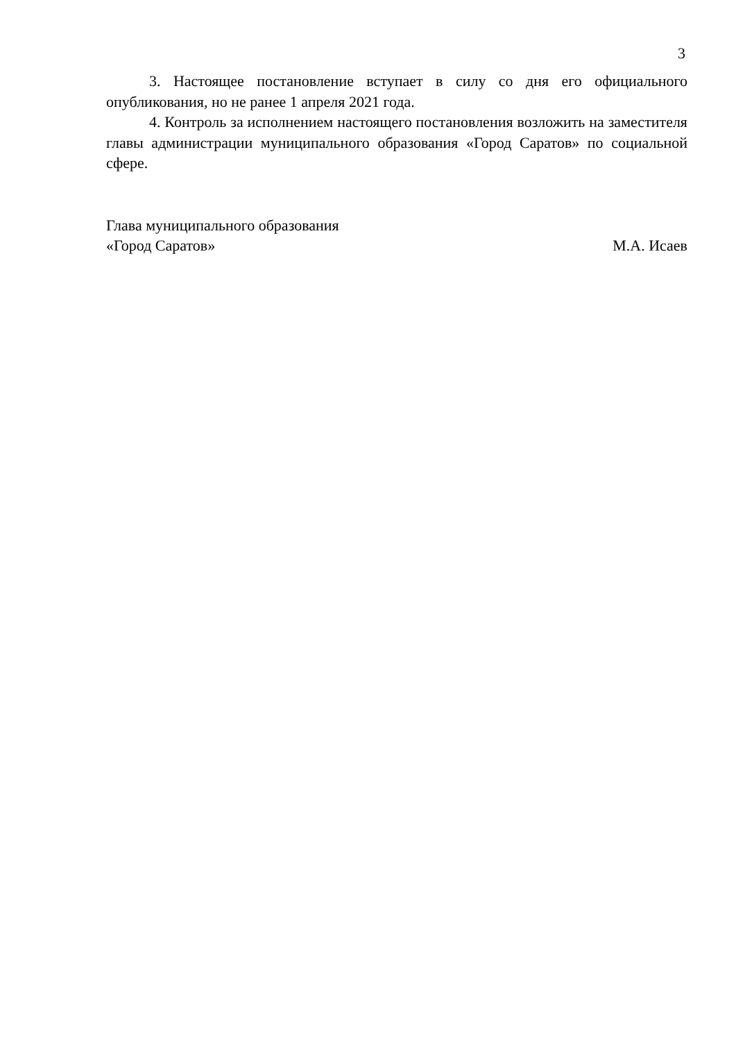3
3. Настоящее постановление вступает в силу со дня его официального опубликования, но не ранее 1 апреля 2021 года.
4. Контроль за исполнением настоящего постановления возложить на заместителя главы администрации муниципального образования «Город Саратов» по социальной сфере.
Глава муниципального образования
«Город Саратов» М.А. Исаев